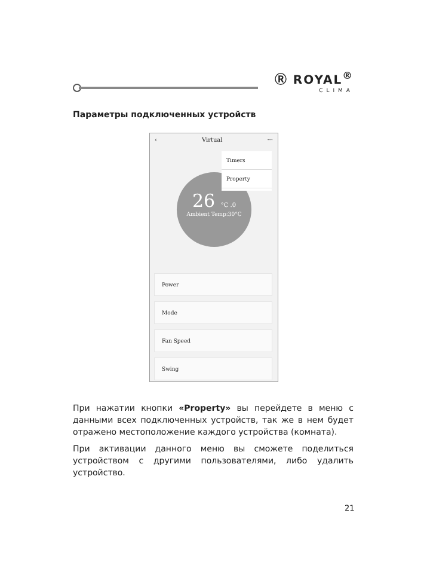Ⓡ ROYAL<sup>®</sup>
CLIMA
Параметры подключенных устройств
‹ Virtual ···
26 °C .0
Ambient Temp:30°C
Timers
Property
Power
Mode
Fan Speed
Swing
При нажатии кнопки «Property» вы перейдете в меню с данными всех подключенных устройств, так же в нем будет отражено местоположение каждого устройства (комната).
При активации данного меню вы сможете поделиться устройством с другими пользователями, либо удалить устройство.
21